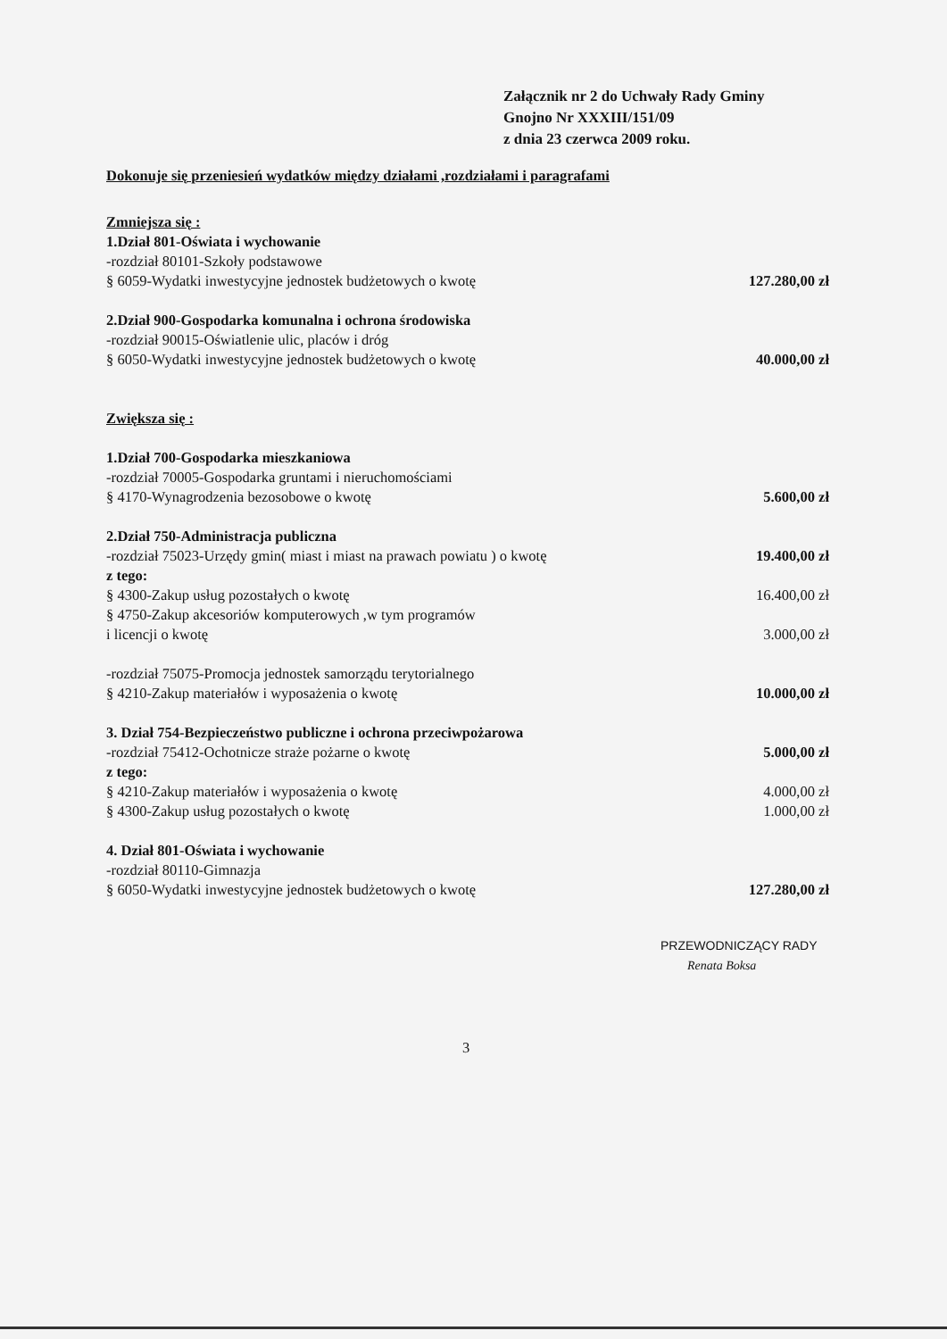Załącznik nr 2 do Uchwały Rady Gminy
Gnojno Nr XXXIII/151/09
z dnia 23 czerwca 2009 roku.
Dokonuje się przeniesień wydatków między działami ,rozdziałami i paragrafami
Zmniejsza się :
1.Dział 801-Oświata i wychowanie
-rozdział 80101-Szkoły podstawowe
§ 6059-Wydatki inwestycyjne jednostek budżetowych o kwotę 127.280,00 zł
2.Dział 900-Gospodarka komunalna i ochrona środowiska
-rozdział 90015-Oświatlenie ulic, placów i dróg
§ 6050-Wydatki inwestycyjne jednostek budżetowych o kwotę 40.000,00 zł
Zwiększa się :
1.Dział 700-Gospodarka mieszkaniowa
-rozdział 70005-Gospodarka gruntami i nieruchomościami
§ 4170-Wynagrodzenia bezosobowe o kwotę 5.600,00 zł
2.Dział 750-Administracja publiczna
-rozdział 75023-Urzędy gmin( miast i miast na prawach powiatu ) o kwotę 19.400,00 zł
z tego:
§ 4300-Zakup usług pozostałych o kwotę 16.400,00 zł
§ 4750-Zakup akcesoriów komputerowych ,w tym programów
i licencji o kwotę 3.000,00 zł
-rozdział 75075-Promocja jednostek samorządu terytorialnego
§ 4210-Zakup materiałów i wyposażenia o kwotę 10.000,00 zł
3. Dział 754-Bezpieczeństwo publiczne i ochrona przeciwpożarowa
-rozdział 75412-Ochotnicze straże pożarne o kwotę 5.000,00 zł
z tego:
§ 4210-Zakup materiałów i wyposażenia o kwotę 4.000,00 zł
§ 4300-Zakup usług pozostałych o kwotę 1.000,00 zł
4. Dział 801-Oświata i wychowanie
-rozdział 80110-Gimnazja
§ 6050-Wydatki inwestycyjne jednostek budżetowych o kwotę 127.280,00 zł
PRZEWODNICZĄCY RADY
Renata Boksa
3